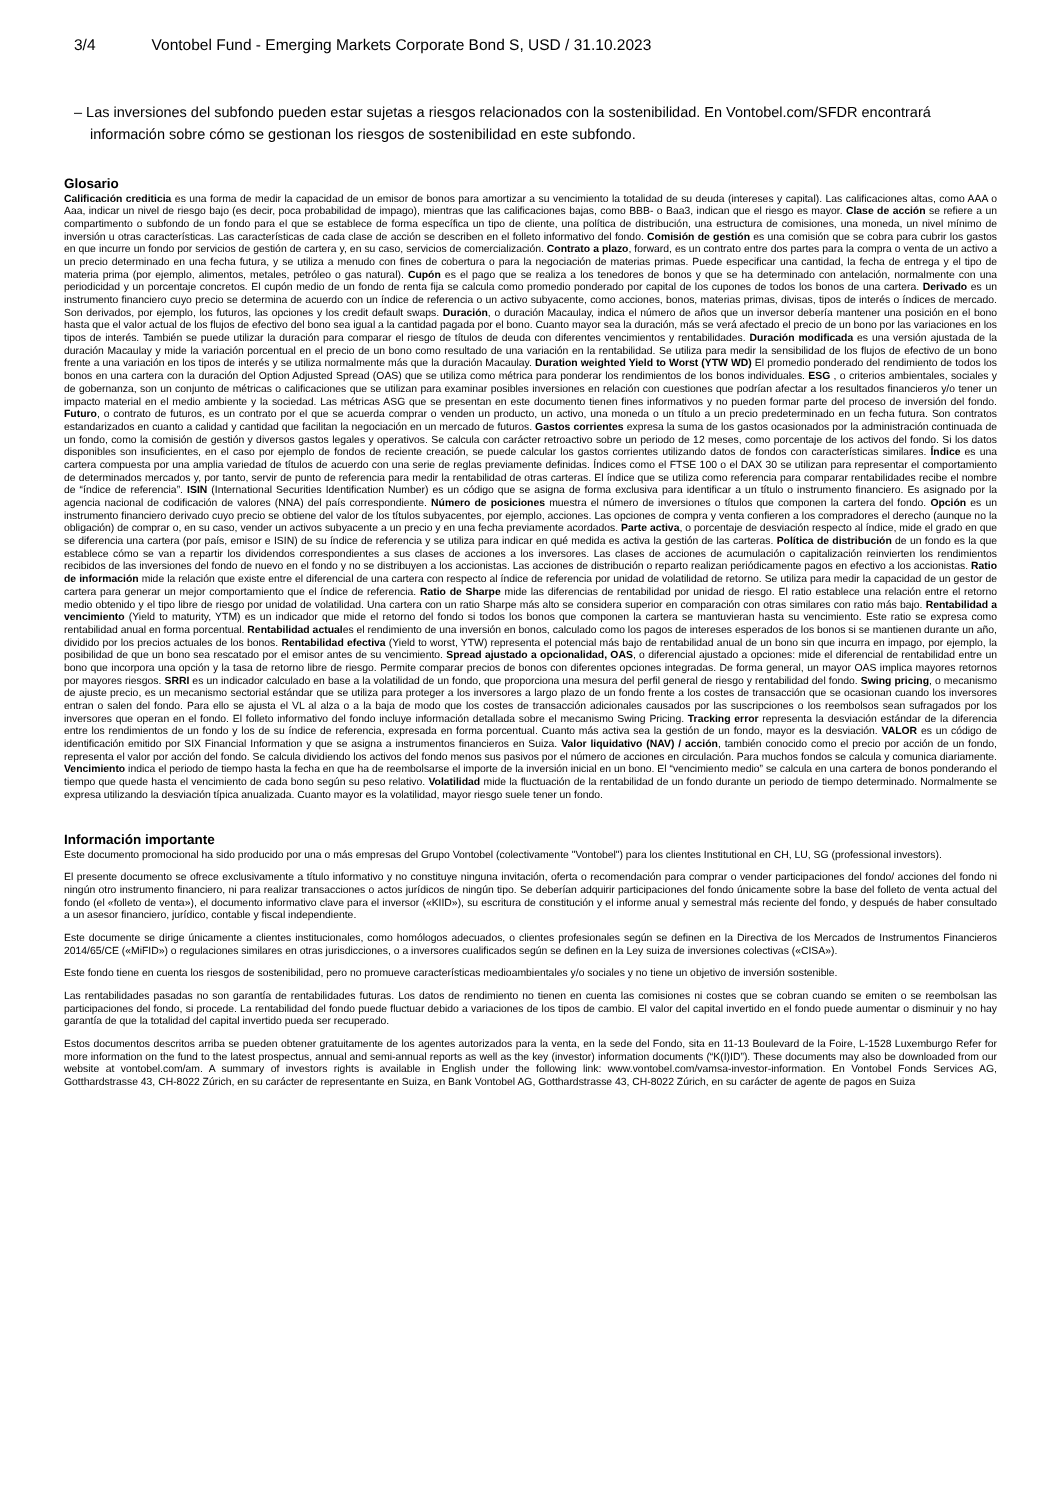3/4 Vontobel Fund - Emerging Markets Corporate Bond S, USD / 31.10.2023
– Las inversiones del subfondo pueden estar sujetas a riesgos relacionados con la sostenibilidad. En Vontobel.com/SFDR encontrará información sobre cómo se gestionan los riesgos de sostenibilidad en este subfondo.
Glosario
Calificación crediticia es una forma de medir la capacidad de un emisor de bonos para amortizar a su vencimiento la totalidad de su deuda (intereses y capital). Las calificaciones altas, como AAA o Aaa, indicar un nivel de riesgo bajo (es decir, poca probabilidad de impago), mientras que las calificaciones bajas, como BBB- o Baa3, indican que el riesgo es mayor. Clase de acción se refiere a un compartimento o subfondo de un fondo para el que se establece de forma específica un tipo de cliente, una política de distribución, una estructura de comisiones, una moneda, un nivel mínimo de inversión u otras características. Las características de cada clase de acción se describen en el folleto informativo del fondo. Comisión de gestión es una comisión que se cobra para cubrir los gastos en que incurre un fondo por servicios de gestión de cartera y, en su caso, servicios de comercialización. Contrato a plazo, forward, es un contrato entre dos partes para la compra o venta de un activo a un precio determinado en una fecha futura, y se utiliza a menudo con fines de cobertura o para la negociación de materias primas. Puede especificar una cantidad, la fecha de entrega y el tipo de materia prima (por ejemplo, alimentos, metales, petróleo o gas natural). Cupón es el pago que se realiza a los tenedores de bonos y que se ha determinado con antelación, normalmente con una periodicidad y un porcentaje concretos. El cupón medio de un fondo de renta fija se calcula como promedio ponderado por capital de los cupones de todos los bonos de una cartera. Derivado es un instrumento financiero cuyo precio se determina de acuerdo con un índice de referencia o un activo subyacente, como acciones, bonos, materias primas, divisas, tipos de interés o índices de mercado. Son derivados, por ejemplo, los futuros, las opciones y los credit default swaps. Duración, o duración Macaulay, indica el número de años que un inversor debería mantener una posición en el bono hasta que el valor actual de los flujos de efectivo del bono sea igual a la cantidad pagada por el bono. Cuanto mayor sea la duración, más se verá afectado el precio de un bono por las variaciones en los tipos de interés. También se puede utilizar la duración para comparar el riesgo de títulos de deuda con diferentes vencimientos y rentabilidades. Duración modificada es una versión ajustada de la duración Macaulay y mide la variación porcentual en el precio de un bono como resultado de una variación en la rentabilidad. Se utiliza para medir la sensibilidad de los flujos de efectivo de un bono frente a una variación en los tipos de interés y se utiliza normalmente más que la duración Macaulay. Duration weighted Yield to Worst (YTW WD) El promedio ponderado del rendimiento de todos los bonos en una cartera con la duración del Option Adjusted Spread (OAS) que se utiliza como métrica para ponderar los rendimientos de los bonos individuales. ESG , o criterios ambientales, sociales y de gobernanza, son un conjunto de métricas o calificaciones que se utilizan para examinar posibles inversiones en relación con cuestiones que podrían afectar a los resultados financieros y/o tener un impacto material en el medio ambiente y la sociedad. Las métricas ASG que se presentan en este documento tienen fines informativos y no pueden formar parte del proceso de inversión del fondo. Futuro, o contrato de futuros, es un contrato por el que se acuerda comprar o venden un producto, un activo, una moneda o un título a un precio predeterminado en un fecha futura. Son contratos estandarizados en cuanto a calidad y cantidad que facilitan la negociación en un mercado de futuros. Gastos corrientes expresa la suma de los gastos ocasionados por la administración continuada de un fondo, como la comisión de gestión y diversos gastos legales y operativos. Se calcula con carácter retroactivo sobre un periodo de 12 meses, como porcentaje de los activos del fondo. Si los datos disponibles son insuficientes, en el caso por ejemplo de fondos de reciente creación, se puede calcular los gastos corrientes utilizando datos de fondos con características similares. Índice es una cartera compuesta por una amplia variedad de títulos de acuerdo con una serie de reglas previamente definidas. Índices como el FTSE 100 o el DAX 30 se utilizan para representar el comportamiento de determinados mercados y, por tanto, servir de punto de referencia para medir la rentabilidad de otras carteras. El índice que se utiliza como referencia para comparar rentabilidades recibe el nombre de “índice de referencia”. ISIN (International Securities Identification Number) es un código que se asigna de forma exclusiva para identificar a un título o instrumento financiero. Es asignado por la agencia nacional de codificación de valores (NNA) del país correspondiente. Número de posiciones muestra el número de inversiones o títulos que componen la cartera del fondo. Opción es un instrumento financiero derivado cuyo precio se obtiene del valor de los títulos subyacentes, por ejemplo, acciones. Las opciones de compra y venta confieren a los compradores el derecho (aunque no la obligación) de comprar o, en su caso, vender un activos subyacente a un precio y en una fecha previamente acordados. Parte activa, o porcentaje de desviación respecto al índice, mide el grado en que se diferencia una cartera (por país, emisor e ISIN) de su índice de referencia y se utiliza para indicar en qué medida es activa la gestión de las carteras. Política de distribución de un fondo es la que establece cómo se van a repartir los dividendos correspondientes a sus clases de acciones a los inversores. Las clases de acciones de acumulación o capitalización reinvierten los rendimientos recibidos de las inversiones del fondo de nuevo en el fondo y no se distribuyen a los accionistas. Las acciones de distribución o reparto realizan periódicamente pagos en efectivo a los accionistas. Ratio de información mide la relación que existe entre el diferencial de una cartera con respecto al índice de referencia por unidad de volatilidad de retorno. Se utiliza para medir la capacidad de un gestor de cartera para generar un mejor comportamiento que el índice de referencia. Ratio de Sharpe mide las diferencias de rentabilidad por unidad de riesgo. El ratio establece una relación entre el retorno medio obtenido y el tipo libre de riesgo por unidad de volatilidad. Una cartera con un ratio Sharpe más alto se considera superior en comparación con otras similares con ratio más bajo. Rentabilidad a vencimiento (Yield to maturity, YTM) es un indicador que mide el retorno del fondo si todos los bonos que componen la cartera se mantuvieran hasta su vencimiento. Este ratio se expresa como rentabilidad anual en forma porcentual. Rentabilidad actuales el rendimiento de una inversión en bonos, calculado como los pagos de intereses esperados de los bonos si se mantienen durante un año, dividido por los precios actuales de los bonos. Rentabilidad efectiva (Yield to worst, YTW) representa el potencial más bajo de rentabilidad anual de un bono sin que incurra en impago, por ejemplo, la posibilidad de que un bono sea rescatado por el emisor antes de su vencimiento. Spread ajustado a opcionalidad, OAS, o diferencial ajustado a opciones: mide el diferencial de rentabilidad entre un bono que incorpora una opción y la tasa de retorno libre de riesgo. Permite comparar precios de bonos con diferentes opciones integradas. De forma general, un mayor OAS implica mayores retornos por mayores riesgos. SRRI es un indicador calculado en base a la volatilidad de un fondo, que proporciona una mesura del perfil general de riesgo y rentabilidad del fondo. Swing pricing, o mecanismo de ajuste precio, es un mecanismo sectorial estándar que se utiliza para proteger a los inversores a largo plazo de un fondo frente a los costes de transacción que se ocasionan cuando los inversores entran o salen del fondo. Para ello se ajusta el VL al alza o a la baja de modo que los costes de transacción adicionales causados por las suscripciones o los reembolsos sean sufragados por los inversores que operan en el fondo. El folleto informativo del fondo incluye información detallada sobre el mecanismo Swing Pricing. Tracking error representa la desviación estándar de la diferencia entre los rendimientos de un fondo y los de su índice de referencia, expresada en forma porcentual. Cuanto más activa sea la gestión de un fondo, mayor es la desviación. VALOR es un código de identificación emitido por SIX Financial Information y que se asigna a instrumentos financieros en Suiza. Valor liquidativo (NAV) / acción, también conocido como el precio por acción de un fondo, representa el valor por acción del fondo. Se calcula dividiendo los activos del fondo menos sus pasivos por el número de acciones en circulación. Para muchos fondos se calcula y comunica diariamente. Vencimiento indica el periodo de tiempo hasta la fecha en que ha de reembolsarse el importe de la inversión inicial en un bono. El “vencimiento medio” se calcula en una cartera de bonos ponderando el tiempo que quede hasta el vencimiento de cada bono según su peso relativo. Volatilidad mide la fluctuación de la rentabilidad de un fondo durante un periodo de tiempo determinado. Normalmente se expresa utilizando la desviación típica anualizada. Cuanto mayor es la volatilidad, mayor riesgo suele tener un fondo.
Información importante
Este documento promocional ha sido producido por una o más empresas del Grupo Vontobel (colectivamente "Vontobel") para los clientes Institutional en CH, LU, SG (professional investors).
El presente documento se ofrece exclusivamente a título informativo y no constituye ninguna invitación, oferta o recomendación para comprar o vender participaciones del fondo/ acciones del fondo ni ningún otro instrumento financiero, ni para realizar transacciones o actos jurídicos de ningún tipo. Se deberían adquirir participaciones del fondo únicamente sobre la base del folleto de venta actual del fondo (el «folleto de venta»), el documento informativo clave para el inversor («KIID»), su escritura de constitución y el informe anual y semestral más reciente del fondo, y después de haber consultado a un asesor financiero, jurídico, contable y fiscal independiente.
Este documente se dirige únicamente a clientes institucionales, como homólogos adecuados, o clientes profesionales según se definen en la Directiva de los Mercados de Instrumentos Financieros 2014/65/CE («MiFID») o regulaciones similares en otras jurisdicciones, o a inversores cualificados según se definen en la Ley suiza de inversiones colectivas («CISA»).
Este fondo tiene en cuenta los riesgos de sostenibilidad, pero no promueve características medioambientales y/o sociales y no tiene un objetivo de inversión sostenible.
Las rentabilidades pasadas no son garantía de rentabilidades futuras. Los datos de rendimiento no tienen en cuenta las comisiones ni costes que se cobran cuando se emiten o se reembolsan las participaciones del fondo, si procede. La rentabilidad del fondo puede fluctuar debido a variaciones de los tipos de cambio. El valor del capital invertido en el fondo puede aumentar o disminuir y no hay garantía de que la totalidad del capital invertido pueda ser recuperado.
Estos documentos descritos arriba se pueden obtener gratuitamente de los agentes autorizados para la venta, en la sede del Fondo, sita en 11-13 Boulevard de la Foire, L-1528 Luxemburgo Refer for more information on the fund to the latest prospectus, annual and semi-annual reports as well as the key (investor) information documents (“K(I)ID”). These documents may also be downloaded from our website at vontobel.com/am. A summary of investors rights is available in English under the following link: www.vontobel.com/vamsa-investor-information. En Vontobel Fonds Services AG, Gotthardstrasse 43, CH-8022 Zúrich, en su carácter de representante en Suiza, en Bank Vontobel AG, Gotthardstrasse 43, CH-8022 Zúrich, en su carácter de agente de pagos en Suiza